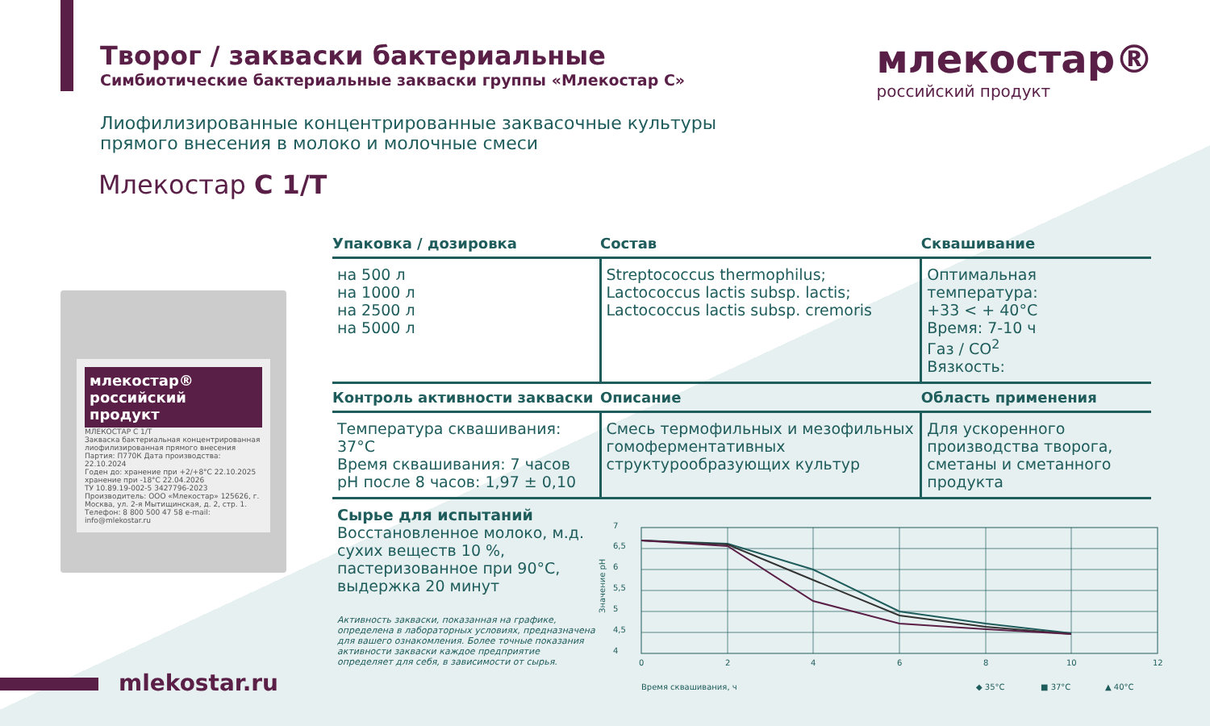Творог / закваски бактериальные
Симбиотические бактериальные закваски группы «Млекостар С»
млекостар®
российский продукт
Лиофилизированные концентрированные заквасочные культуры
прямого внесения в молоко и молочные смеси
Млекостар С 1/Т
млекостар® российский продукт
МЛЕКОСТАР С 1/Т
Закваска бактериальная концентрированная лиофилизированная прямого внесения
Партия: П770К Дата производства: 22.10.2024
Годен до: хранение при +2/+8°С 22.10.2025 хранение при -18°С 22.04.2026
ТУ 10.89.19-002-5 3427796-2023
Производитель: ООО «Млекостар» 125626, г. Москва, ул. 2-я Мытищинская, д. 2, стр. 1. Телефон: 8 800 500 47 58 e-mail: info@mlekostar.ru
| Упаковка / дозировка | Состав | Сквашивание |
| --- | --- | --- |
| на 500 л на 1000 л на 2500 л на 5000 л | Streptococcus thermophilus; Lactococcus lactis subsp. lactis; Lactococcus lactis subsp. cremoris | Оптимальная температура: +33 < + 40°С Время: 7-10 ч Газ / CO<sup>2</sup> Вязкость: |
| Контроль активности закваски | Описание | Область применения |
| Температура сквашивания: 37°С Время сквашивания: 7 часов pH после 8 часов: 1,97 ± 0,10 | Смесь термофильных и мезофильных гомоферментативных структурообразующих культур | Для ускоренного производства творога, сметаны и сметанного продукта |
| Сырье для испытаний Восстановленное молоко, м.д. сухих веществ 10 %, пастеризованное при 90°С, выдержка 20 минут Активность закваски, показанная на графике, определена в лабораторных условиях, предназначена для вашего ознакомления. Более точные показания активности закваски каждое предприятие определяет для себя, в зависимости от сырья. | | |
7
6,5
6
5,5
5
4,5
4
Значение pH
0
2
4
6
8
10
12
Время сквашивания, ч
◆ 35°С
■ 37°С
▲ 40°С
mlekostar.ru